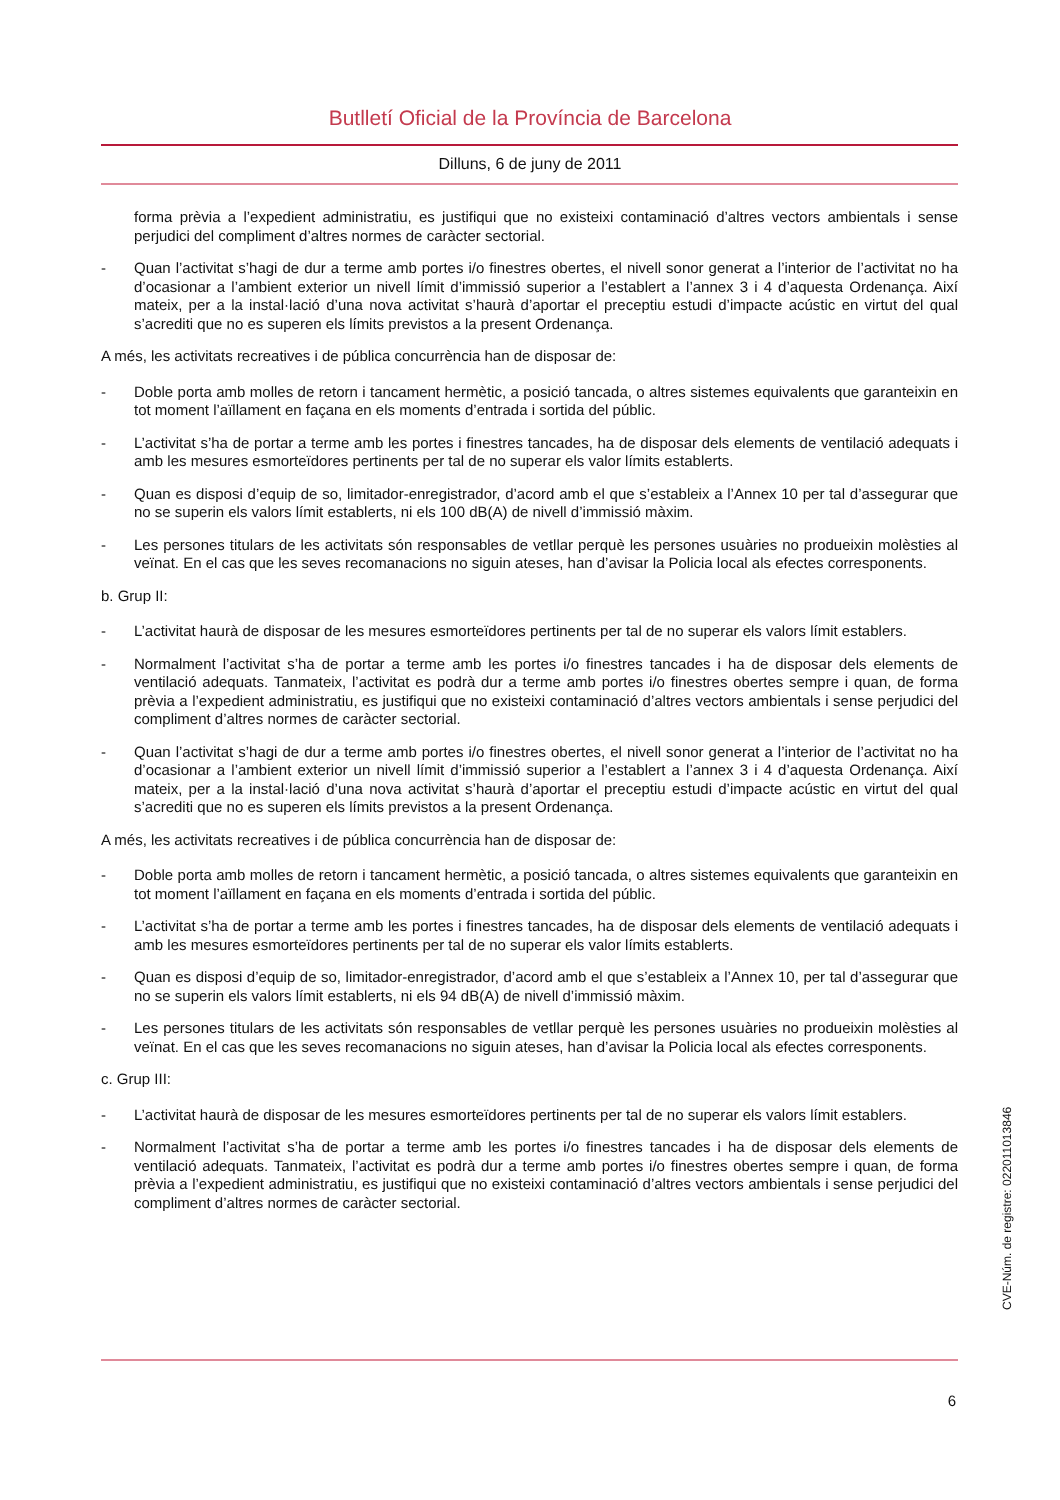Butlletí Oficial de la Província de Barcelona
Dilluns, 6 de juny de 2011
forma prèvia a l’expedient administratiu, es justifiqui que no existeixi contaminació d’altres vectors ambientals i sense perjudici del compliment d’altres normes de caràcter sectorial.
- Quan l’activitat s’hagi de dur a terme amb portes i/o finestres obertes, el nivell sonor generat a l’interior de l’activitat no ha d’ocasionar a l’ambient exterior un nivell límit d’immissió superior a l’establert a l’annex 3 i 4 d’aquesta Ordenança. Així mateix, per a la instal·lació d’una nova activitat s’haurà d’aportar el preceptiu estudi d’impacte acústic en virtut del qual s’acrediti que no es superen els límits previstos a la present Ordenança.
A més, les activitats recreatives i de pública concurrència han de disposar de:
- Doble porta amb molles de retorn i tancament hermètic, a posició tancada, o altres sistemes equivalents que garanteixin en tot moment l’aïllament en façana en els moments d’entrada i sortida del públic.
- L’activitat s’ha de portar a terme amb les portes i finestres tancades, ha de disposar dels elements de ventilació adequats i amb les mesures esmorteïdores pertinents per tal de no superar els valor límits establerts.
- Quan es disposi d’equip de so, limitador-enregistrador, d’acord amb el que s’estableix a l’Annex 10 per tal d’assegurar que no se superin els valors límit establerts, ni els 100 dB(A) de nivell d’immissió màxim.
- Les persones titulars de les activitats són responsables de vetllar perquè les persones usuàries no produeixin molèsties al veïnat. En el cas que les seves recomanacions no siguin ateses, han d’avisar la Policia local als efectes corresponents.
b. Grup II:
- L’activitat haurà de disposar de les mesures esmorteïdores pertinents per tal de no superar els valors límit establers.
- Normalment l’activitat s’ha de portar a terme amb les portes i/o finestres tancades i ha de disposar dels elements de ventilació adequats. Tanmateix, l’activitat es podrà dur a terme amb portes i/o finestres obertes sempre i quan, de forma prèvia a l’expedient administratiu, es justifiqui que no existeixi contaminació d’altres vectors ambientals i sense perjudici del compliment d’altres normes de caràcter sectorial.
- Quan l’activitat s’hagi de dur a terme amb portes i/o finestres obertes, el nivell sonor generat a l’interior de l’activitat no ha d’ocasionar a l’ambient exterior un nivell límit d’immissió superior a l’establert a l’annex 3 i 4 d’aquesta Ordenança. Així mateix, per a la instal·lació d’una nova activitat s’haurà d’aportar el preceptiu estudi d’impacte acústic en virtut del qual s’acrediti que no es superen els límits previstos a la present Ordenança.
A més, les activitats recreatives i de pública concurrència han de disposar de:
- Doble porta amb molles de retorn i tancament hermètic, a posició tancada, o altres sistemes equivalents que garanteixin en tot moment l’aïllament en façana en els moments d’entrada i sortida del públic.
- L’activitat s’ha de portar a terme amb les portes i finestres tancades, ha de disposar dels elements de ventilació adequats i amb les mesures esmorteïdores pertinents per tal de no superar els valor límits establerts.
- Quan es disposi d’equip de so, limitador-enregistrador, d’acord amb el que s’estableix a l’Annex 10, per tal d’assegurar que no se superin els valors límit establerts, ni els 94 dB(A) de nivell d’immissió màxim.
- Les persones titulars de les activitats són responsables de vetllar perquè les persones usuàries no produeixin molèsties al veïnat. En el cas que les seves recomanacions no siguin ateses, han d’avisar la Policia local als efectes corresponents.
c. Grup III:
- L’activitat haurà de disposar de les mesures esmorteïdores pertinents per tal de no superar els valors límit establers.
- Normalment l’activitat s’ha de portar a terme amb les portes i/o finestres tancades i ha de disposar dels elements de ventilació adequats. Tanmateix, l’activitat es podrà dur a terme amb portes i/o finestres obertes sempre i quan, de forma prèvia a l’expedient administratiu, es justifiqui que no existeixi contaminació d’altres vectors ambientals i sense perjudici del compliment d’altres normes de caràcter sectorial.
6
CVE-Núm. de registre: 022011013846